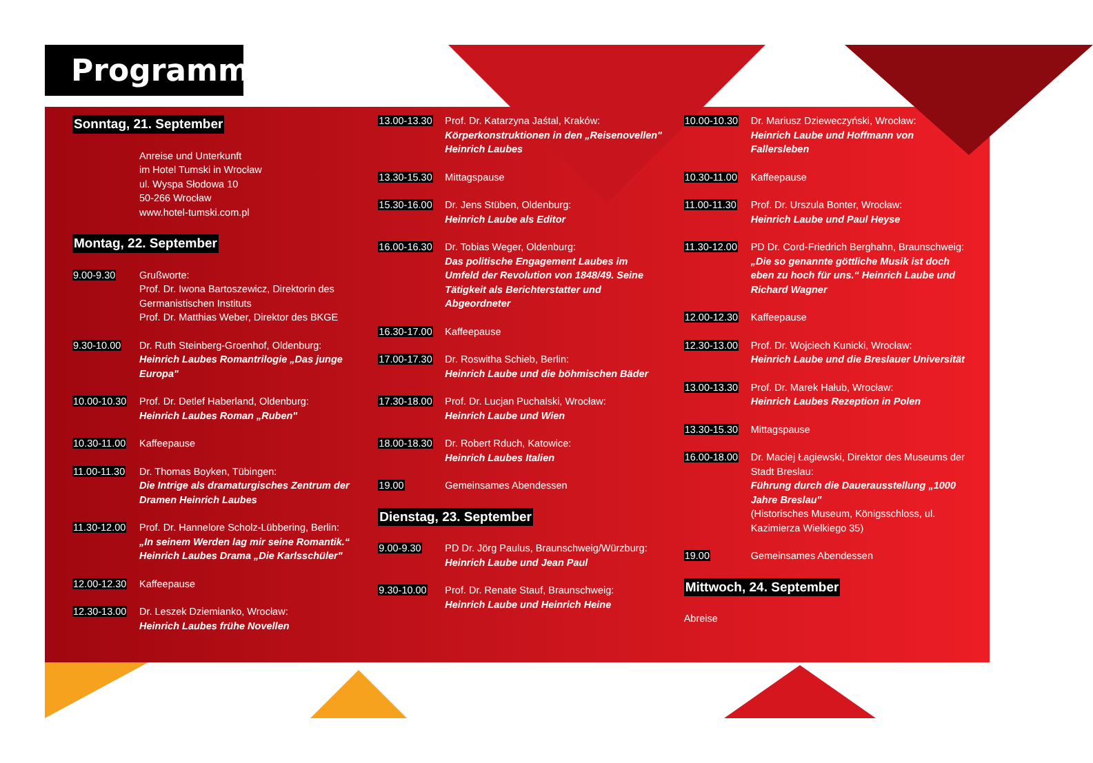Programm
Sonntag, 21. September
Anreise und Unterkunft
im Hotel Tumski in Wrocław
ul. Wyspa Słodowa 10
50-266 Wrocław
www.hotel-tumski.com.pl
Montag, 22. September
9.00-9.30 Grußworte:
Prof. Dr. Iwona Bartoszewicz, Direktorin des Germanistischen Instituts
Prof. Dr. Matthias Weber, Direktor des BKGE
9.30-10.00 Dr. Ruth Steinberg-Groenhof, Oldenburg:
Heinrich Laubes Romantrilogie „Das junge Europa"
10.00-10.30 Prof. Dr. Detlef Haberland, Oldenburg:
Heinrich Laubes Roman „Ruben"
10.30-11.00 Kaffeepause
11.00-11.30 Dr. Thomas Boyken, Tübingen:
Die Intrige als dramaturgisches Zentrum der Dramen Heinrich Laubes
11.30-12.00 Prof. Dr. Hannelore Scholz-Lübbering, Berlin:
„In seinem Werden lag mir seine Romantik.“ Heinrich Laubes Drama „Die Karlsschüler"
12.00-12.30 Kaffeepause
12.30-13.00 Dr. Leszek Dziemianko, Wrocław:
Heinrich Laubes frühe Novellen
13.00-13.30 Prof. Dr. Katarzyna Jaśtal, Kraków:
Körperkonstruktionen in den „Reisenovellen" Heinrich Laubes
13.30-15.30 Mittagspause
15.30-16.00 Dr. Jens Stüben, Oldenburg:
Heinrich Laube als Editor
16.00-16.30 Dr. Tobias Weger, Oldenburg:
Das politische Engagement Laubes im Umfeld der Revolution von 1848/49. Seine Tätigkeit als Berichterstatter und Abgeordneter
16.30-17.00 Kaffeepause
17.00-17.30 Dr. Roswitha Schieb, Berlin:
Heinrich Laube und die böhmischen Bäder
17.30-18.00 Prof. Dr. Lucjan Puchalski, Wrocław:
Heinrich Laube und Wien
18.00-18.30 Dr. Robert Rduch, Katowice:
Heinrich Laubes Italien
19.00 Gemeinsames Abendessen
Dienstag, 23. September
9.00-9.30 PD Dr. Jörg Paulus, Braunschweig/Würzburg:
Heinrich Laube und Jean Paul
9.30-10.00 Prof. Dr. Renate Stauf, Braunschweig:
Heinrich Laube und Heinrich Heine
10.00-10.30 Dr. Mariusz Dzieweczyński, Wrocław:
Heinrich Laube und Hoffmann von Fallersleben
10.30-11.00 Kaffeepause
11.00-11.30 Prof. Dr. Urszula Bonter, Wrocław:
Heinrich Laube und Paul Heyse
11.30-12.00 PD Dr. Cord-Friedrich Berghahn, Braunschweig:
„Die so genannte göttliche Musik ist doch eben zu hoch für uns.“ Heinrich Laube und Richard Wagner
12.00-12.30 Kaffeepause
12.30-13.00 Prof. Dr. Wojciech Kunicki, Wrocław:
Heinrich Laube und die Breslauer Universität
13.00-13.30 Prof. Dr. Marek Hałub, Wrocław:
Heinrich Laubes Rezeption in Polen
13.30-15.30 Mittagspause
16.00-18.00 Dr. Maciej Łagiewski, Direktor des Museums der Stadt Breslau:
Führung durch die Dauerausstellung „1000 Jahre Breslau"
(Historisches Museum, Königsschloss, ul. Kazimierza Wielkiego 35)
19.00 Gemeinsames Abendessen
Mittwoch, 24. September
Abreise